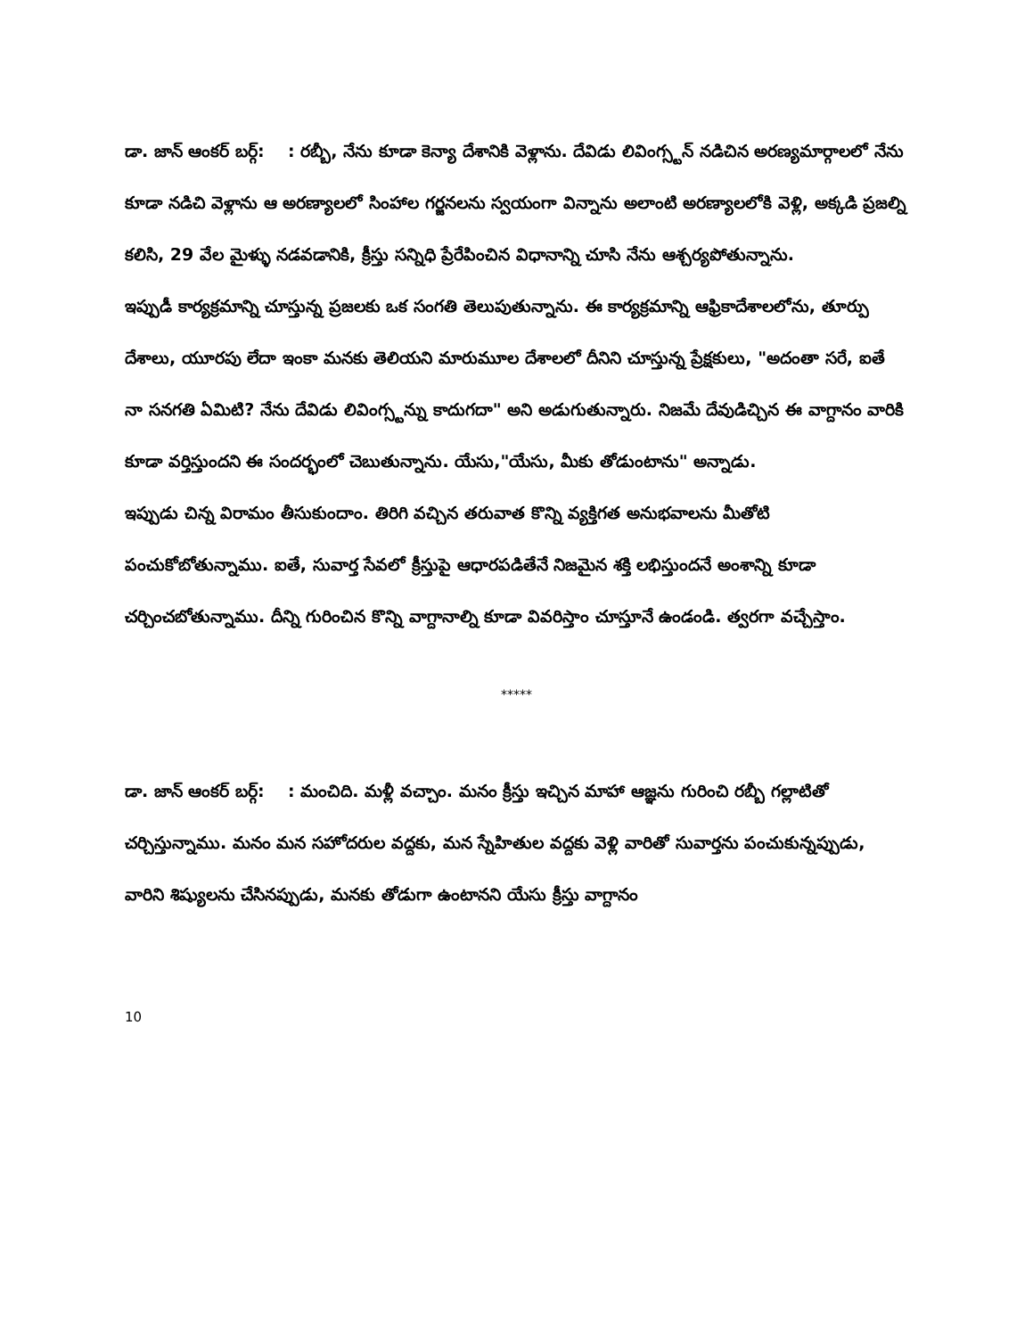డా. జాన్ ఆంకర్ బర్గ్: : రబ్బీ, నేను కూడా కెన్యా దేశానికి వెళ్లాను. దేవిడు లివింగ్స్టన్ నడిచిన అరణ్యమార్గాలలో నేను కూడా నడిచి వెళ్లాను ఆ అరణ్యాలలో సింహాల గర్జనలను స్వయంగా విన్నాను అలాంటి అరణ్యాలలోకి వెళ్లి, అక్కడి ప్రజల్ని కలిసి, 29 వేల మైళ్ళు నడవడానికి, క్రీస్తు సన్నిధి ప్రేరేపించిన విధానాన్ని చూసి నేను ఆశ్చర్యపోతున్నాను.
ఇప్పుడీ కార్యక్రమాన్ని చూస్తున్న ప్రజలకు ఒక సంగతి తెలుపుతున్నాను. ఈ కార్యక్రమాన్ని ఆఫ్రికాదేశాలలోను, తూర్పు దేశాలు, యూరపు లేదా ఇంకా మనకు తెలియని మారుమూల దేశాలలో దీనిని చూస్తున్న ప్రేక్షకులు, "అదంతా సరే, ఐతే నా సనగతి ఏమిటి? నేను దేవిడు లివింగ్స్టన్ను కాదుగదా" అని అడుగుతున్నారు. నిజమే దేవుడిచ్చిన ఈ వాగ్దానం వారికి కూడా వర్తిస్తుందని ఈ సందర్భంలో చెబుతున్నాను. యేసు,"యేసు, మీకు తోడుంటాను" అన్నాడు.
ఇప్పుడు చిన్న విరామం తీసుకుందాం. తిరిగి వచ్చిన తరువాత కొన్ని వ్యక్తిగత అనుభవాలను మీతోటి పంచుకోబోతున్నాము. ఐతే, సువార్త సేవలో క్రీస్తుపై ఆధారపడితేనే నిజమైన శక్తి లభిస్తుందనే అంశాన్ని కూడా చర్చించబోతున్నాము. దీన్ని గురించిన కొన్ని వాగ్దానాల్ని కూడా వివరిస్తాం చూస్తూనే ఉండండి. త్వరగా వచ్చేస్తాం.
*****
డా. జాన్ ఆంకర్ బర్గ్: : మంచిది. మళ్లీ వచ్చాం. మనం క్రీస్తు ఇచ్చిన మాహా ఆజ్ఞను గురించి రబ్బీ గల్లాటితో చర్చిస్తున్నాము. మనం మన సహోదరుల వద్దకు, మన స్నేహితుల వద్దకు వెళ్లి వారితో సువార్తను పంచుకున్నప్పుడు, వారిని శిష్యులను చేసినప్పుడు, మనకు తోడుగా ఉంటానని యేసు క్రీస్తు వాగ్దానం
10